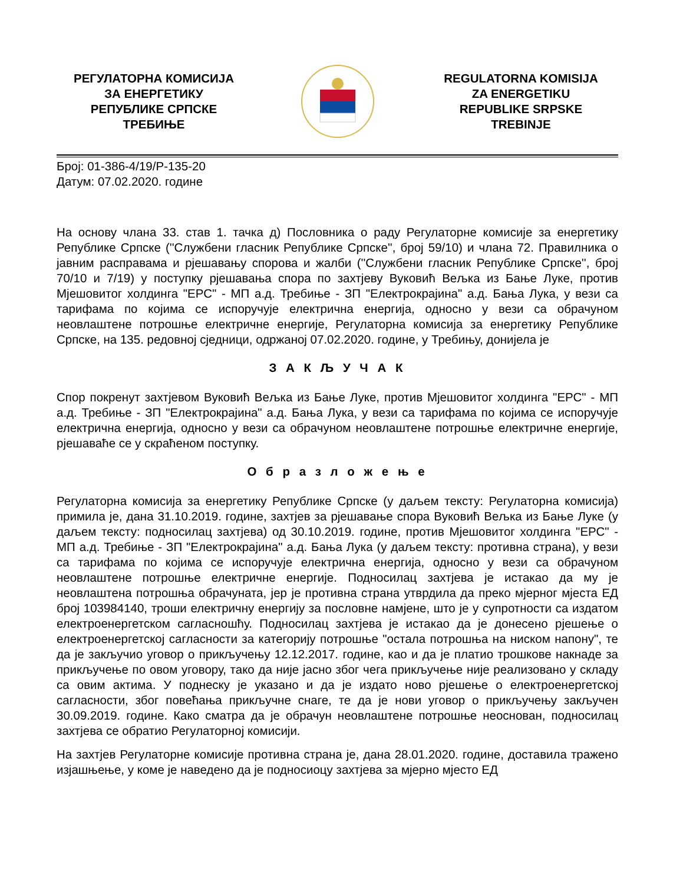РЕГУЛАТОРНА КОМИСИЈА
ЗА ЕНЕРГЕТИКУ
РЕПУБЛИКЕ СРПСКЕ
ТРЕБИЊЕ
REGULATORNA KOMISIJA
ZA ENERGETIKU
REPUBLIKE SRPSKE
TREBINJE
Број: 01-386-4/19/Р-135-20
Датум: 07.02.2020. године
На основу члана 33. став 1. тачка д) Пословника о раду Регулаторне комисије за енергетику Републике Српске (''Службени гласник Републике Српске'', број 59/10) и члана 72. Правилника о јавним расправама и рјешавању спорова и жалби (''Службени гласник Републике Српске'', број 70/10 и 7/19) у поступку рјешавања спора по захтјеву Вуковић Вељка из Бање Луке, против Мјешовитог холдинга "ЕРС" - МП а.д. Требиње - ЗП "Електрокрајина" а.д. Бања Лука, у вези са тарифама по којима се испоручује електрична енергија, односно у вези са обрачуном неовлаштене потрошње електричне енергије, Регулаторна комисија за енергетику Републике Српске, на 135. редовној сједници, одржаној 07.02.2020. године, у Требињу, донијела је
З А К Љ У Ч А К
Спор покренут захтјевом Вуковић Вељка из Бање Луке, против Мјешовитог холдинга "ЕРС" - МП а.д. Требиње - ЗП "Електрокрајина" а.д. Бања Лука, у вези са тарифама по којима се испоручује електрична енергија, односно у вези са обрачуном неовлаштене потрошње електричне енергије, рјешаваће се у скраћеном поступку.
О б р а з л о ж е њ е
Регулаторна комисија за енергетику Републике Српске (у даљем тексту: Регулаторна комисија) примила је, дана 31.10.2019. године, захтјев за рјешавање спора Вуковић Вељка из Бање Луке (у даљем тексту: подносилац захтјева) од 30.10.2019. године, против Мјешовитог холдинга "ЕРС" - МП а.д. Требиње - ЗП "Електрокрајина" а.д. Бања Лука (у даљем тексту: противна страна), у вези са тарифама по којима се испоручује електрична енергија, односно у вези са обрачуном неовлаштене потрошње електричне енергије. Подносилац захтјева је истакао да му је неовлаштена потрошња обрачуната, јер је противна страна утврдила да преко мјерног мјеста ЕД број 103984140, троши електричну енергију за пословне намјене, што је у супротности са издатом електроенергетском сагласношћу. Подносилац захтјева је истакао да је донесено рјешење о електроенергетској сагласности за категорију потрошње "остала потрошња на ниском напону", те да је закључио уговор о прикључењу 12.12.2017. године, као и да је платио трошкове накнаде за прикључење по овом уговору, тако да није јасно због чега прикључење није реализовано у складу са овим актима. У поднеску је указано и да је издато ново рјешење о електроенергетској сагласности, због повећања прикључне снаге, те да је нови уговор о прикључењу закључен 30.09.2019. године. Како сматра да је обрачун неовлаштене потрошње неоснован, подносилац захтјева се обратио Регулаторној комисији.
На захтјев Регулаторне комисије противна страна је, дана 28.01.2020. године, доставила тражено изјашњење, у коме је наведено да је подносиоцу захтјева за мјерно мјесто ЕД